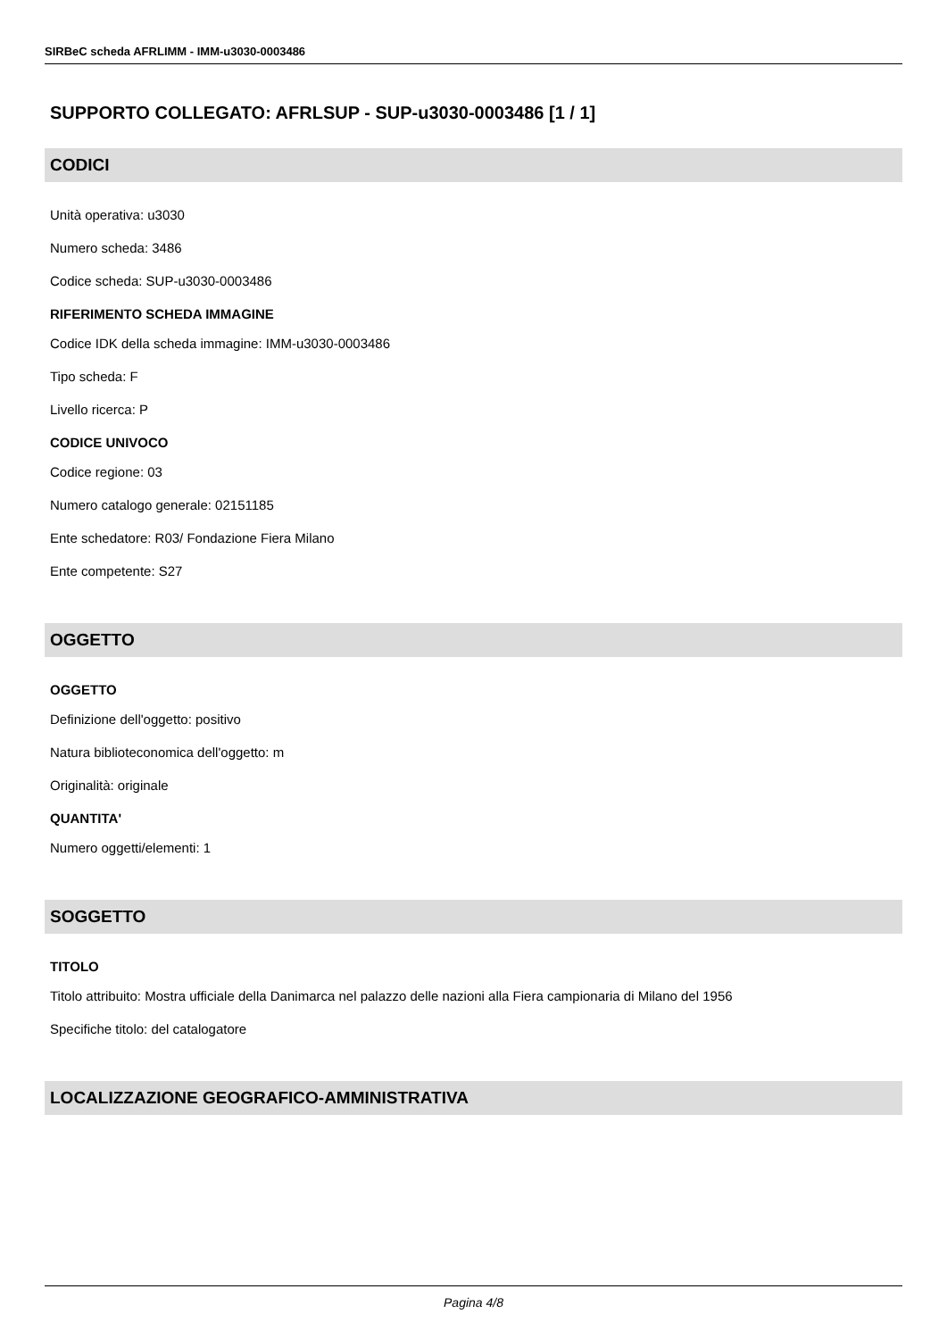SIRBeC scheda AFRLIMM - IMM-u3030-0003486
SUPPORTO COLLEGATO: AFRLSUP - SUP-u3030-0003486 [1 / 1]
CODICI
Unità operativa: u3030
Numero scheda: 3486
Codice scheda: SUP-u3030-0003486
RIFERIMENTO SCHEDA IMMAGINE
Codice IDK della scheda immagine: IMM-u3030-0003486
Tipo scheda: F
Livello ricerca: P
CODICE UNIVOCO
Codice regione: 03
Numero catalogo generale: 02151185
Ente schedatore: R03/ Fondazione Fiera Milano
Ente competente: S27
OGGETTO
OGGETTO
Definizione dell'oggetto: positivo
Natura biblioteconomica dell'oggetto: m
Originalità: originale
QUANTITA'
Numero oggetti/elementi: 1
SOGGETTO
TITOLO
Titolo attribuito: Mostra ufficiale della Danimarca nel palazzo delle nazioni alla Fiera campionaria di Milano del 1956
Specifiche titolo: del catalogatore
LOCALIZZAZIONE GEOGRAFICO-AMMINISTRATIVA
Pagina 4/8